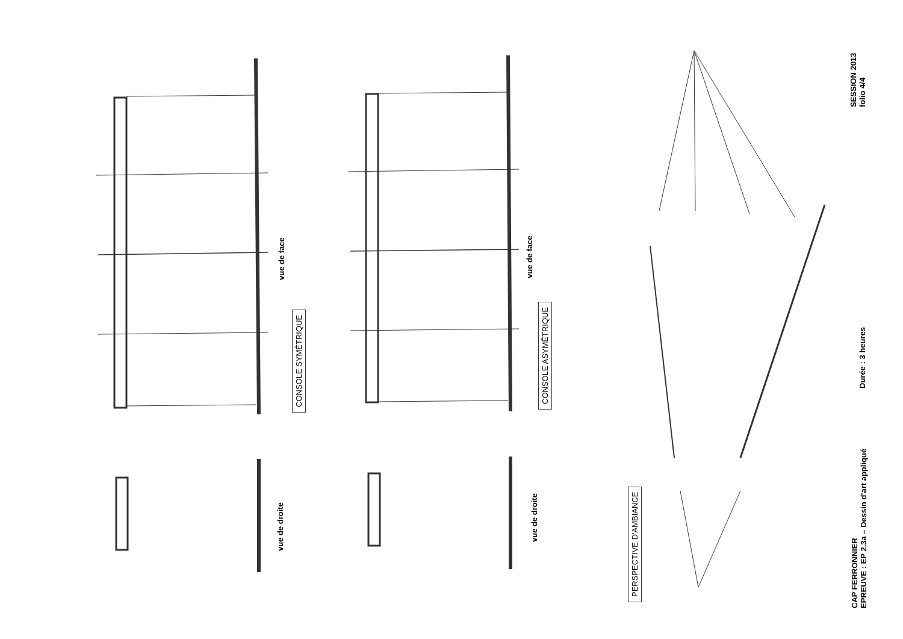vue de face
CONSOLE SYMÉTRIQUE
vue de face
CONSOLE ASYMÉTRIQUE
vue de droite
vue de droite
PERSPECTIVE D'AMBIANCE
SESSION 2013
folio 4/4
Durée : 3 heures
CAP FERRONNIER
EPREUVE : EP 2.3a – Dessin d'art appliqué